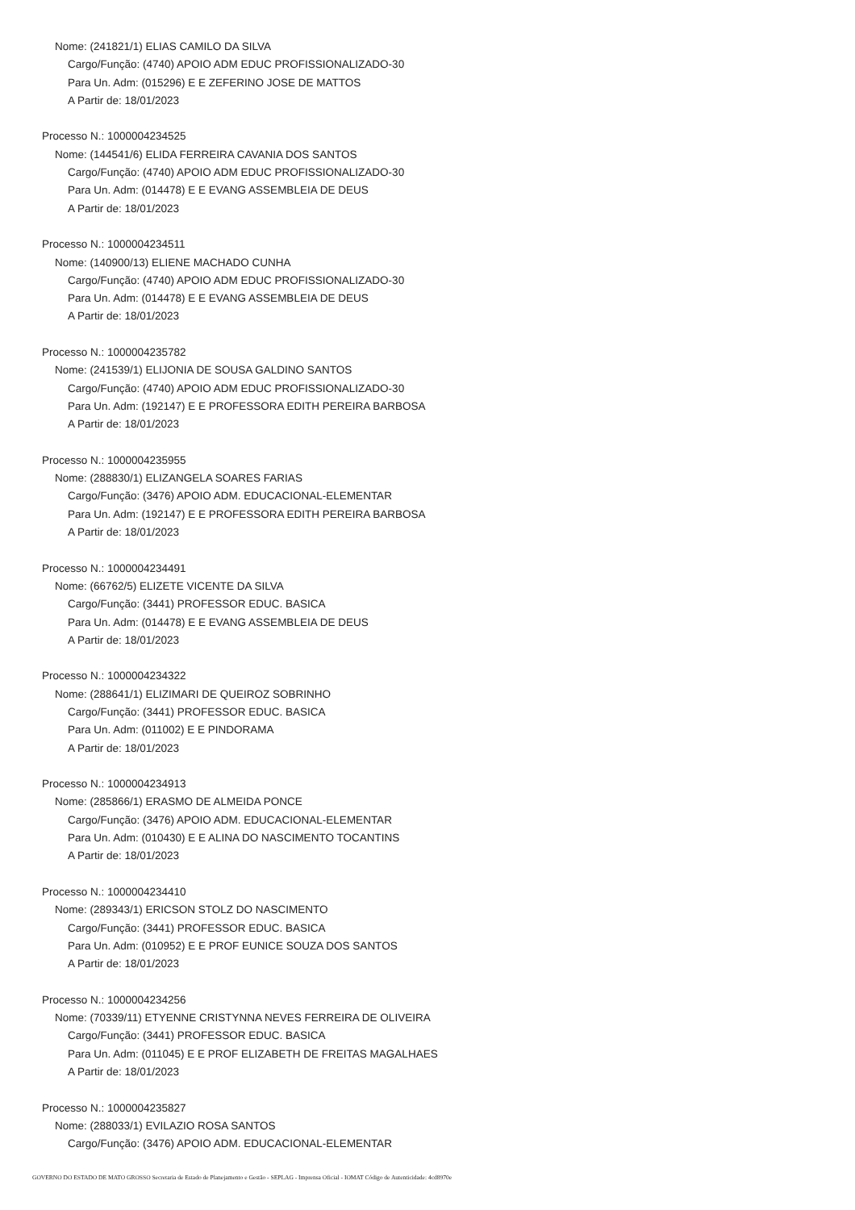Nome: (241821/1) ELIAS CAMILO DA SILVA
Cargo/Função: (4740) APOIO ADM EDUC PROFISSIONALIZADO-30
Para Un. Adm: (015296) E E ZEFERINO JOSE DE MATTOS
A Partir de: 18/01/2023
Processo N.: 1000004234525
Nome: (144541/6) ELIDA FERREIRA CAVANIA DOS SANTOS
Cargo/Função: (4740) APOIO ADM EDUC PROFISSIONALIZADO-30
Para Un. Adm: (014478) E E EVANG ASSEMBLEIA DE DEUS
A Partir de: 18/01/2023
Processo N.: 1000004234511
Nome: (140900/13) ELIENE MACHADO CUNHA
Cargo/Função: (4740) APOIO ADM EDUC PROFISSIONALIZADO-30
Para Un. Adm: (014478) E E EVANG ASSEMBLEIA DE DEUS
A Partir de: 18/01/2023
Processo N.: 1000004235782
Nome: (241539/1) ELIJONIA DE SOUSA GALDINO SANTOS
Cargo/Função: (4740) APOIO ADM EDUC PROFISSIONALIZADO-30
Para Un. Adm: (192147) E E PROFESSORA EDITH PEREIRA BARBOSA
A Partir de: 18/01/2023
Processo N.: 1000004235955
Nome: (288830/1) ELIZANGELA SOARES FARIAS
Cargo/Função: (3476) APOIO ADM. EDUCACIONAL-ELEMENTAR
Para Un. Adm: (192147) E E PROFESSORA EDITH PEREIRA BARBOSA
A Partir de: 18/01/2023
Processo N.: 1000004234491
Nome: (66762/5) ELIZETE VICENTE DA SILVA
Cargo/Função: (3441) PROFESSOR EDUC. BASICA
Para Un. Adm: (014478) E E EVANG ASSEMBLEIA DE DEUS
A Partir de: 18/01/2023
Processo N.: 1000004234322
Nome: (288641/1) ELIZIMARI DE QUEIROZ SOBRINHO
Cargo/Função: (3441) PROFESSOR EDUC. BASICA
Para Un. Adm: (011002) E E PINDORAMA
A Partir de: 18/01/2023
Processo N.: 1000004234913
Nome: (285866/1) ERASMO DE ALMEIDA PONCE
Cargo/Função: (3476) APOIO ADM. EDUCACIONAL-ELEMENTAR
Para Un. Adm: (010430) E E ALINA DO NASCIMENTO TOCANTINS
A Partir de: 18/01/2023
Processo N.: 1000004234410
Nome: (289343/1) ERICSON STOLZ DO NASCIMENTO
Cargo/Função: (3441) PROFESSOR EDUC. BASICA
Para Un. Adm: (010952) E E PROF EUNICE SOUZA DOS SANTOS
A Partir de: 18/01/2023
Processo N.: 1000004234256
Nome: (70339/11) ETYENNE CRISTYNNA NEVES FERREIRA DE OLIVEIRA
Cargo/Função: (3441) PROFESSOR EDUC. BASICA
Para Un. Adm: (011045) E E PROF ELIZABETH DE FREITAS MAGALHAES
A Partir de: 18/01/2023
Processo N.: 1000004235827
Nome: (288033/1) EVILAZIO ROSA SANTOS
Cargo/Função: (3476) APOIO ADM. EDUCACIONAL-ELEMENTAR
GOVERNO DO ESTADO DE MATO GROSSO Secretaria de Estado de Planejamento e Gestão - SEPLAG - Imprensa Oficial - IOMAT Código de Autenticidade: 4cd8970e